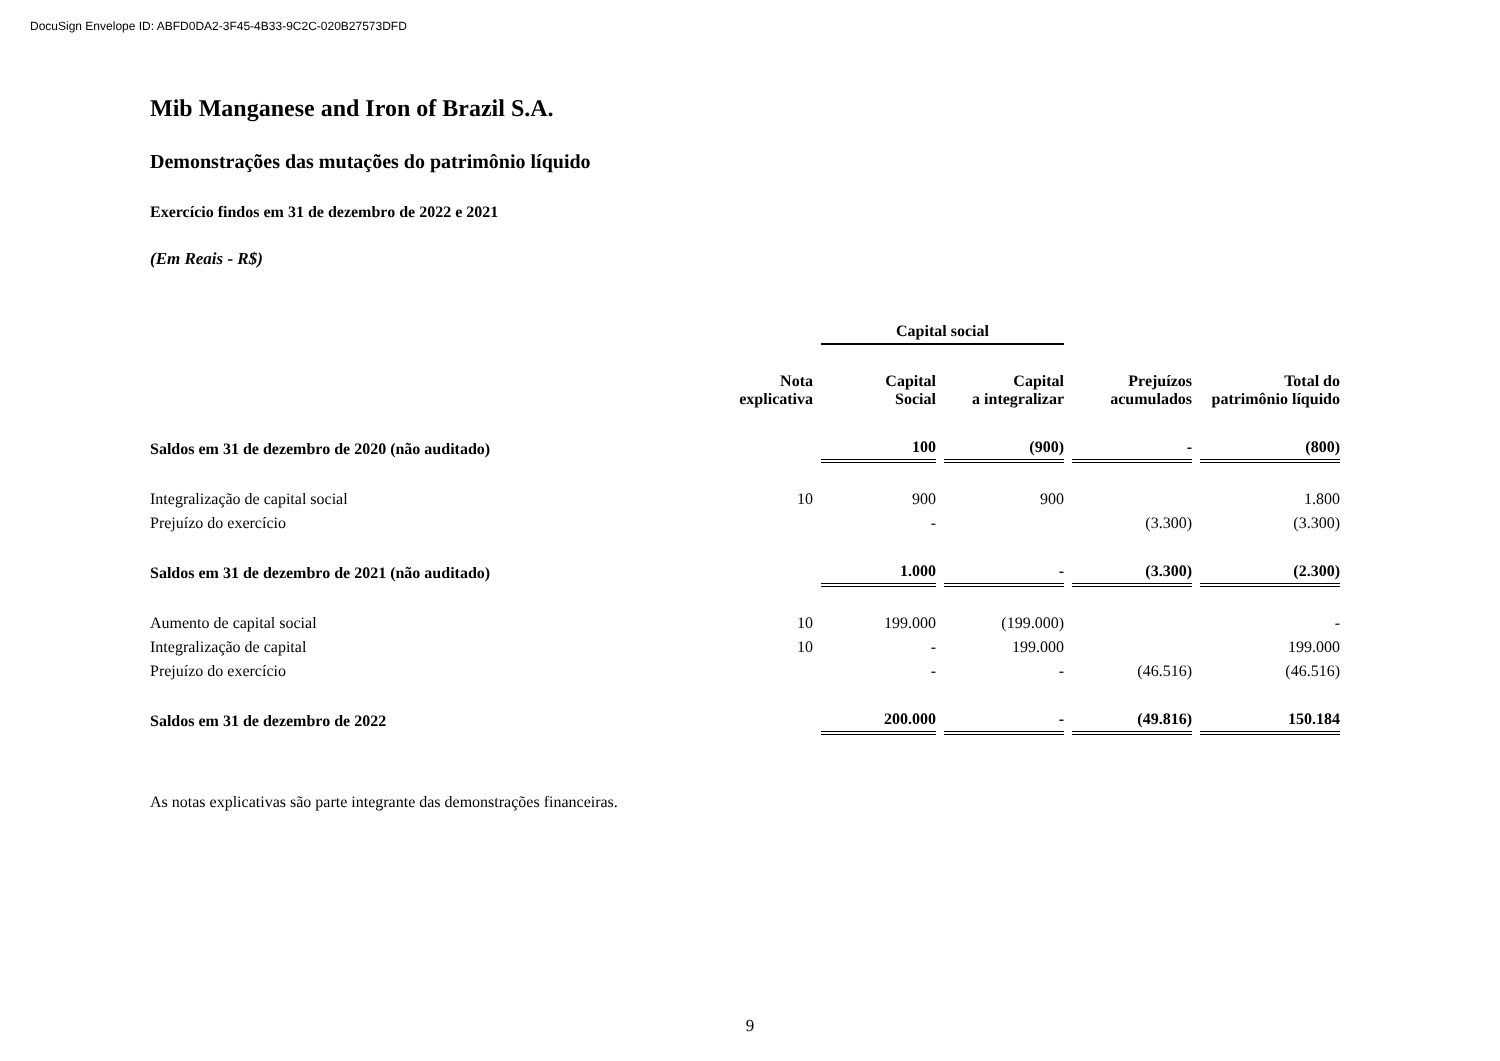DocuSign Envelope ID: ABFD0DA2-3F45-4B33-9C2C-020B27573DFD
Mib Manganese and Iron of Brazil S.A.
Demonstrações das mutações do patrimônio líquido
Exercício findos em 31 de dezembro de 2022 e 2021
(Em Reais - R$)
| | | Capital social | | | |
| --- | --- | --- | --- | --- | --- |
| | Nota explicativa | Capital Social | Capital a integralizar | Prejuízos acumulados | Total do patrimônio líquido |
| Saldos em 31 de dezembro de 2020 (não auditado) | | 100 | (900) | - | (800) |
| Integralização de capital social | 10 | 900 | 900 | | 1.800 |
| Prejuízo do exercício | | - | | (3.300) | (3.300) |
| Saldos em 31 de dezembro de 2021 (não auditado) | | 1.000 | - | (3.300) | (2.300) |
| Aumento de capital social | 10 | 199.000 | (199.000) | | - |
| Integralização de capital | 10 | - | 199.000 | | 199.000 |
| Prejuízo do exercício | | - | - | (46.516) | (46.516) |
| Saldos em 31 de dezembro de 2022 | | 200.000 | - | (49.816) | 150.184 |
As notas explicativas são parte integrante das demonstrações financeiras.
9